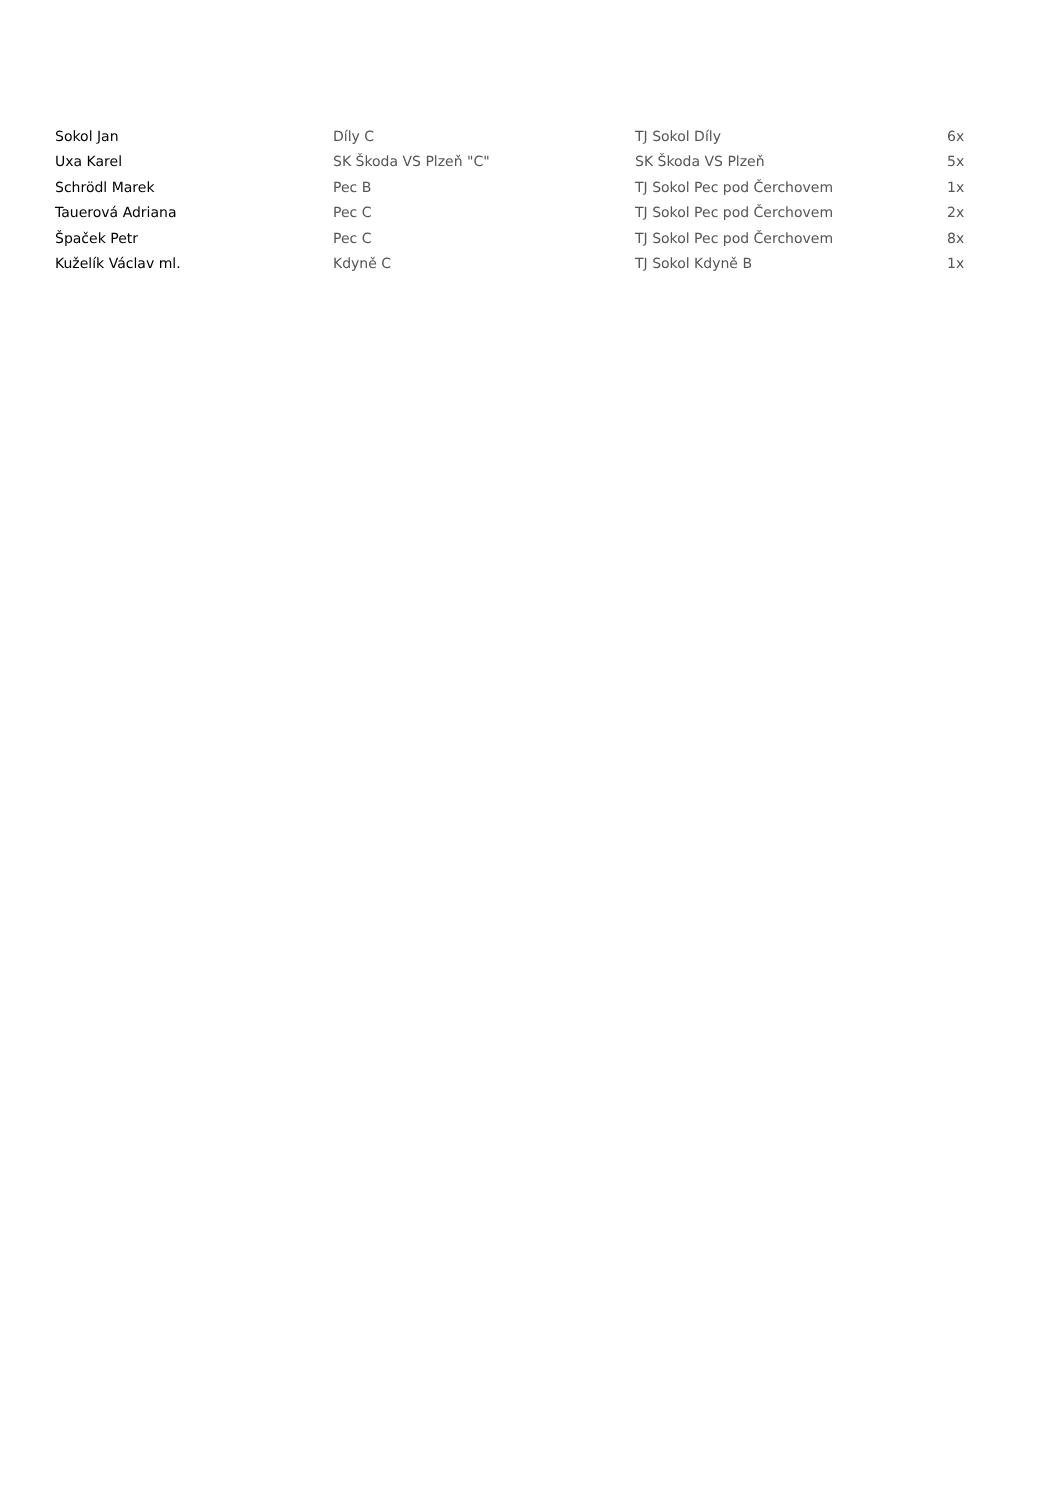| Sokol Jan | Díly C | TJ Sokol Díly | 6x |
| Uxa Karel | SK Škoda VS Plzeň "C" | SK Škoda VS Plzeň | 5x |
| Schrödl Marek | Pec B | TJ Sokol Pec pod Čerchovem | 1x |
| Tauerová Adriana | Pec C | TJ Sokol Pec pod Čerchovem | 2x |
| Špaček Petr | Pec C | TJ Sokol Pec pod Čerchovem | 8x |
| Kuželík Václav ml. | Kdyně C | TJ Sokol Kdyně B | 1x |